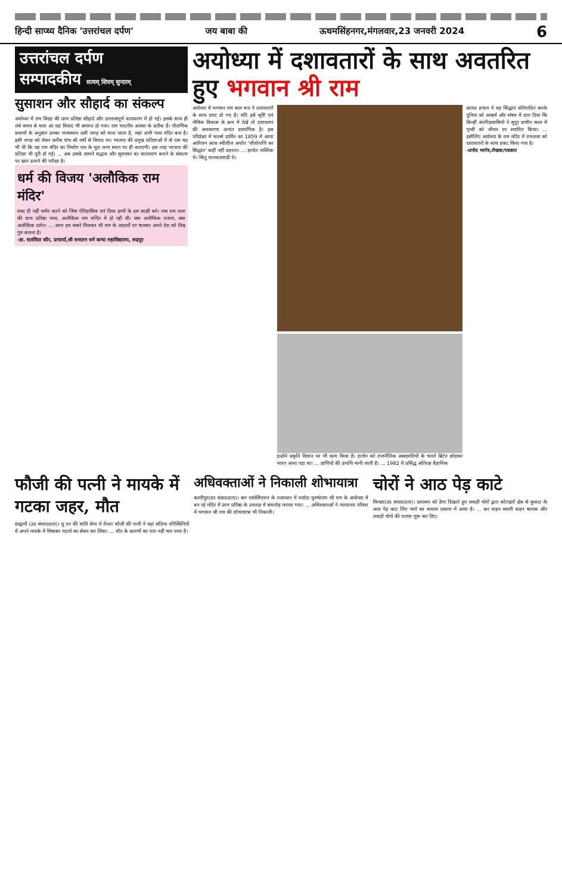हिन्दी साप्ध्य दैनिक 'उत्तरांचल दर्पण' जय बाबा की ऊधमसिंहनगर,मंगलवार,23 जनवरी 2024 6
उत्तरांचल दर्पण
सम्पादकीय सत्यम् शिवम् सुन्दरम्
सुसाशन और सौहार्द का संकल्प
अयोध्या में राम विग्रह की प्राण प्रतिष्ठा सौहार्द और उल्लासपूर्ण वातावरण में हो गई। इसके साथ ही लंबे समय से चला आ रहा विवाद भी समाप्त हो गया। राम भारतीय आस्था के प्रतीक हैं। पौराणिक प्रमाणों के अनुसार उनका जन्मस्थान उसी जगह को माना जाता है, जहां अभी भव्य मंदिर बना है। इसी जगह को लेकर करीब पांच सौ वर्षों से विवाद था। भाजपा की प्रमुख प्रतिज्ञाओं में से एक यह भी थी कि वह राम मंदिर का निर्माण राम के मूल जन्म स्थान पर ही कराएगी। इस तरह भाजपा की प्रतिज्ञा भी पूरी हो गई। ... अब उसके सामने सद्भाव और सुशासन का वातावरण बनाने के संकल्प पर खरा उतरने की परीक्षा है।
धर्म की विजय 'अलौकिक राम मंदिर'
शब्द ही नहीं वर्णन करने को जिस ऐतिहासिक एवं दिव्य क्षणों के हम साक्षी बने। जब राम लला की प्राण प्रतिष्ठा भव्य, अलौकिक राम मन्दिर में हो रही थी। क्या अलौकिक नजारा, क्या अलौकिक दर्शन। ... आज हम सबने मिलकर श्री राम के आदर्शों पर चलकर अपने देश को विश्व गुरु बनाना है।
-डा. सतविंदर कौर, प्राचार्या,श्री सनातन धर्म कन्या महाविद्यालय, रूद्रपुर
अयोध्या में दशावतारों के साथ अवतरित हुए भगवान श्री राम
अयोध्या में भगवान राम बाल रूप ने दशावतारों के साथ प्रगट हो गए है। यदि इसे सृष्टि एवं जैविक विकास के क्रम में देखें तो दशावतार की अवधारणा अत्यंत प्रामाणिक है। इस परिप्रेक्ष्य में चार्ल्स डार्विन का 1859 में आया आरिजन आफ स्पीशीज अर्थात 'जीवोत्पत्ति का सिद्धांत' कहीं नहीं ठहरता। ... हल्डेन नास्तिक थे। किंतु मानवतावादी थे।
इन्होंने प्रकृति विज्ञान पर भी काम किया है। हल्डेन को राजनीतिक असहमतियों के चलते ब्रिटेन छोड़कर भारत आना पड़ा था। ... प्राणियों की उत्पत्ति मानी जाती है। ... 1982 में प्रसिद्ध अंतिरक्ष वैज्ञानिक
फ्रायड हायल ने यह सिद्धांत प्रतिपादित करके दुनिया को आश्चर्य और संषय में डाल दिया कि किन्हीं अंतरिक्षवासियों ने सुदूर प्राचीन काल में पृथ्वी को जीवन पर स्थापित किया। ... इसीलिए अयोध्या के राम मंदिर में रामलला को दशावतारों के साथ प्रकट किया गया है।
-प्रमोद भार्गव,लेखक/पत्रकार
फौजी की पत्नी ने मायके में गटका जहर, मौत
हल्द्वानी (उद संवाददाता)। यू एन की शांति सेना में तैनात फौजी की पत्नी ने यहां संदिग्ध परिस्थितियों में अपने मायके में विषाक्त पदार्थ का सेवन कर लिया। ... मौत के कारणों का पता नहीं चल पाया है।
अधिवक्ताओं ने निकाली शोभायात्रा
काशीपुर(उद संवाददाता)। बार एसोसिएशन के तत्वाधान में मर्यादा पुरुषोत्तम श्री राम के अयोध्या में बन रहे मंदिर में प्राण प्रतिष्ठा के उपलक्ष में समारोह मनाया गया। ... अधिवक्ताओं ने न्यायालय परिसर में भगवान श्री राम की शोभायात्रा भी निकाली।
चोरों ने आठ पेड़ काटे
किच्छा(उद संवाददाता)। प्रशासन को ठेंगा दिखाते हुए लकड़ी चोरों द्वारा कोटखर्रा क्षेत्र से कुकाट के आठ पेड़ काट लिए जाने का मामला प्रकाश में आया है। ... कर वाहन स्वामी वाहन चालक और लकड़ी चोरों की तलाश शुरू कर दिए।